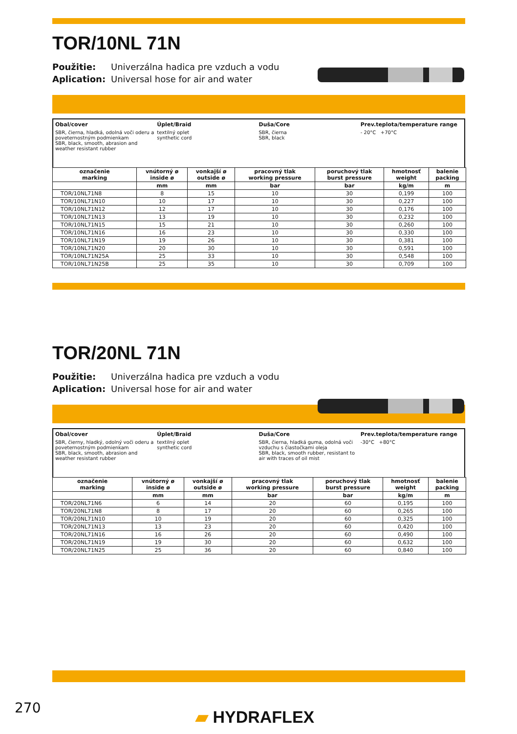TOR/10NL 71N
Použitie: Univerzálna hadica pre vzduch a vodu
Aplication: Universal hose for air and water
Obal/cover
SBR, čierna, hladká, odolná voči oderu a poveternostným podmienkam
SBR, black, smooth, abrasion and weather resistant rubber
Úplet/Braid
textilný oplet
synthetic cord
Duša/Core
SBR, čierna
SBR, black
Prev.teplota/temperature range
- 20°C +70°C
| označenie marking | vnútorný ø inside ø | vonkajší ø outside ø | pracovný tlak working pressure | poruchový tlak burst pressure | hmotnosť weight | balenie packing |
| --- | --- | --- | --- | --- | --- | --- |
| | mm | mm | bar | bar | kg/m | m |
| TOR/10NL71N8 | 8 | 15 | 10 | 30 | 0,199 | 100 |
| TOR/10NL71N10 | 10 | 17 | 10 | 30 | 0,227 | 100 |
| TOR/10NL71N12 | 12 | 17 | 10 | 30 | 0,176 | 100 |
| TOR/10NL71N13 | 13 | 19 | 10 | 30 | 0,232 | 100 |
| TOR/10NL71N15 | 15 | 21 | 10 | 30 | 0,260 | 100 |
| TOR/10NL71N16 | 16 | 23 | 10 | 30 | 0,330 | 100 |
| TOR/10NL71N19 | 19 | 26 | 10 | 30 | 0,381 | 100 |
| TOR/10NL71N20 | 20 | 30 | 10 | 30 | 0,591 | 100 |
| TOR/10NL71N25A | 25 | 33 | 10 | 30 | 0,548 | 100 |
| TOR/10NL71N25B | 25 | 35 | 10 | 30 | 0,709 | 100 |
TOR/20NL 71N
Použitie: Univerzálna hadica pre vzduch a vodu
Aplication: Universal hose for air and water
Obal/cover
SBR, čierny, hladký, odolný voči oderu a poveternostným podmienkam
SBR, black, smooth, abrasion and weather resistant rubber
Úplet/Braid
textilný oplet
synthetic cord
Duša/Core
SBR, čierna, hladká guma, odolná voči vzduchu s čiastočkami oleja
SBR, black, smooth rubber, resistant to air with traces of oil mist
Prev.teplota/temperature range
-30°C +80°C
| označenie marking | vnútorný ø inside ø | vonkajší ø outside ø | pracovný tlak working pressure | poruchový tlak burst pressure | hmotnosť weight | balenie packing |
| --- | --- | --- | --- | --- | --- | --- |
| | mm | mm | bar | bar | kg/m | m |
| TOR/20NL71N6 | 6 | 14 | 20 | 60 | 0,195 | 100 |
| TOR/20NL71N8 | 8 | 17 | 20 | 60 | 0,265 | 100 |
| TOR/20NL71N10 | 10 | 19 | 20 | 60 | 0,325 | 100 |
| TOR/20NL71N13 | 13 | 23 | 20 | 60 | 0,420 | 100 |
| TOR/20NL71N16 | 16 | 26 | 20 | 60 | 0,490 | 100 |
| TOR/20NL71N19 | 19 | 30 | 20 | 60 | 0,632 | 100 |
| TOR/20NL71N25 | 25 | 36 | 20 | 60 | 0,840 | 100 |
270 ▰ HYDRAFLEX